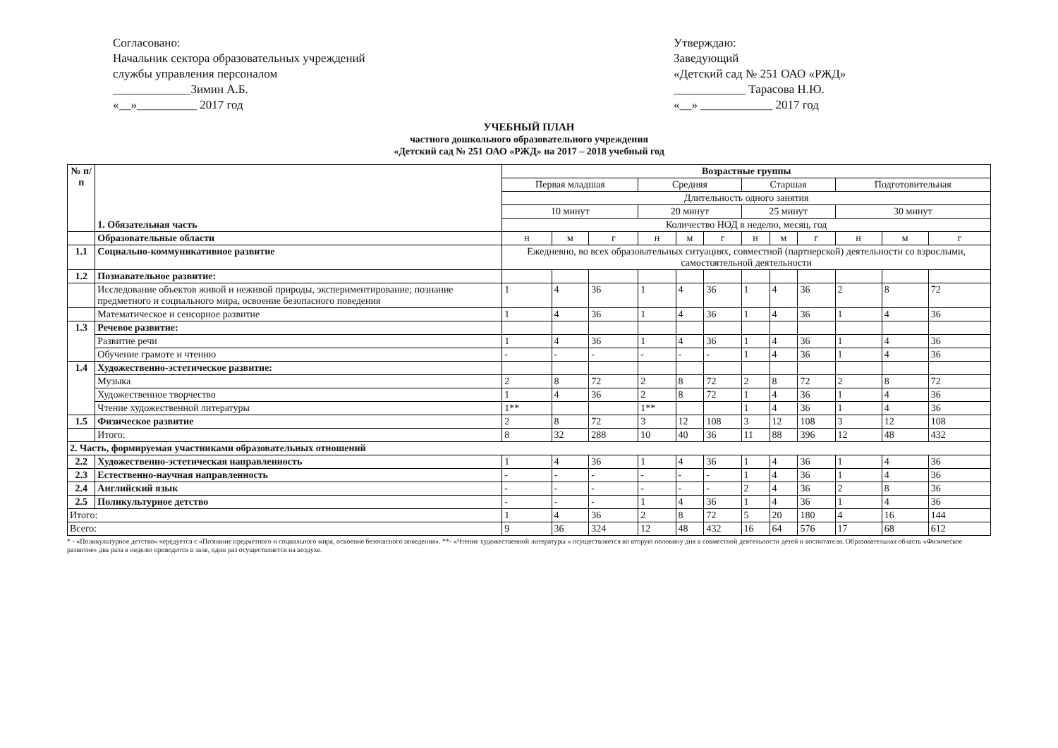Согласовано:
Начальник сектора образовательных учреждений службы управления персоналом
_____________Зимин А.Б.
«__»__________ 2017 год
Утверждаю:
Заведующий
«Детский сад № 251 ОАО «РЖД»
____________ Тарасова Н.Ю.
«__» ____________ 2017 год
УЧЕБНЫЙ ПЛАН
частного дошкольного образовательного учреждения
«Детский сад № 251 ОАО «РЖД» на 2017 – 2018 учебный год
| № п/п | 1. Обязательная часть | Возрастные группы | | | | | | | | | | | |
| --- | --- | --- | --- | --- | --- | --- | --- | --- | --- | --- | --- | --- | --- |
| | | Первая младшая | | | Средняя | | | Старшая | | | Подготовительная | | |
| | | Длительность одного занятия | | | | | | | | | | | |
| | | 10 минут | | | 20 минут | | | 25 минут | | | 30 минут | | |
| | | Количество НОД в неделю, месяц, год | | | | | | | | | | | |
| | Образовательные области | н | м | г | н | м | г | н | м | г | н | м | г |
| 1.1 | Социально-коммуникативное развитие | Ежедневно, во всех образовательных ситуациях, совместной (партнерской) деятельности со взрослыми, самостоятельной деятельности | | | | | | | | | | | |
| 1.2 | Познавательное развитие: | | | | | | | | | | | | |
| | Исследование объектов живой и неживой природы, экспериментирование; познание предметного и социального мира, освоение безопасного поведения | 1 | 4 | 36 | 1 | 4 | 36 | 1 | 4 | 36 | 2 | 8 | 72 |
| | Математическое и сенсорное развитие | 1 | 4 | 36 | 1 | 4 | 36 | 1 | 4 | 36 | 1 | 4 | 36 |
| 1.3 | Речевое развитие: | | | | | | | | | | | | |
| | Развитие речи | 1 | 4 | 36 | 1 | 4 | 36 | 1 | 4 | 36 | 1 | 4 | 36 |
| | Обучение грамоте и чтению | - | - | - | - | - | - | 1 | 4 | 36 | 1 | 4 | 36 |
| 1.4 | Художественно-эстетическое развитие: | | | | | | | | | | | | |
| | Музыка | 2 | 8 | 72 | 2 | 8 | 72 | 2 | 8 | 72 | 2 | 8 | 72 |
| | Художественное творчество | 1 | 4 | 36 | 2 | 8 | 72 | 1 | 4 | 36 | 1 | 4 | 36 |
| | Чтение художественной литературы | 1** | | | 1** | | | 1 | 4 | 36 | 1 | 4 | 36 |
| 1.5 | Физическое развитие | 2 | 8 | 72 | 3 | 12 | 108 | 3 | 12 | 108 | 3 | 12 | 108 |
| | Итого: | 8 | 32 | 288 | 10 | 40 | 36 | 11 | 88 | 396 | 12 | 48 | 432 |
| 2. Часть, формируемая участниками образовательных отношений | | | | | | | | | | | | | |
| 2.2 | Художественно-эстетическая направленность | 1 | 4 | 36 | 1 | 4 | 36 | 1 | 4 | 36 | 1 | 4 | 36 |
| 2.3 | Естественно-научная направленность | - | - | - | - | - | - | 1 | 4 | 36 | 1 | 4 | 36 |
| 2.4 | Английский язык | - | - | - | - | - | - | 2 | 4 | 36 | 2 | 8 | 36 |
| 2.5 | Поликультурное детство | - | - | - | 1 | 4 | 36 | 1 | 4 | 36 | 1 | 4 | 36 |
| Итого: | | 1 | 4 | 36 | 2 | 8 | 72 | 5 | 20 | 180 | 4 | 16 | 144 |
| Всего: | | 9 | 36 | 324 | 12 | 48 | 432 | 16 | 64 | 576 | 17 | 68 | 612 |
* - «Поликультурное детство» чередуется с «Познание предметного и социального мира, освоение безопасного поведения». **- «Чтение художественной литературы » осуществляется во вторую половину дня в совместной деятельности детей и воспитателя. Образовательная область «Физическое развитие» два раза в неделю проводится в зале, один раз осуществляется на воздухе.